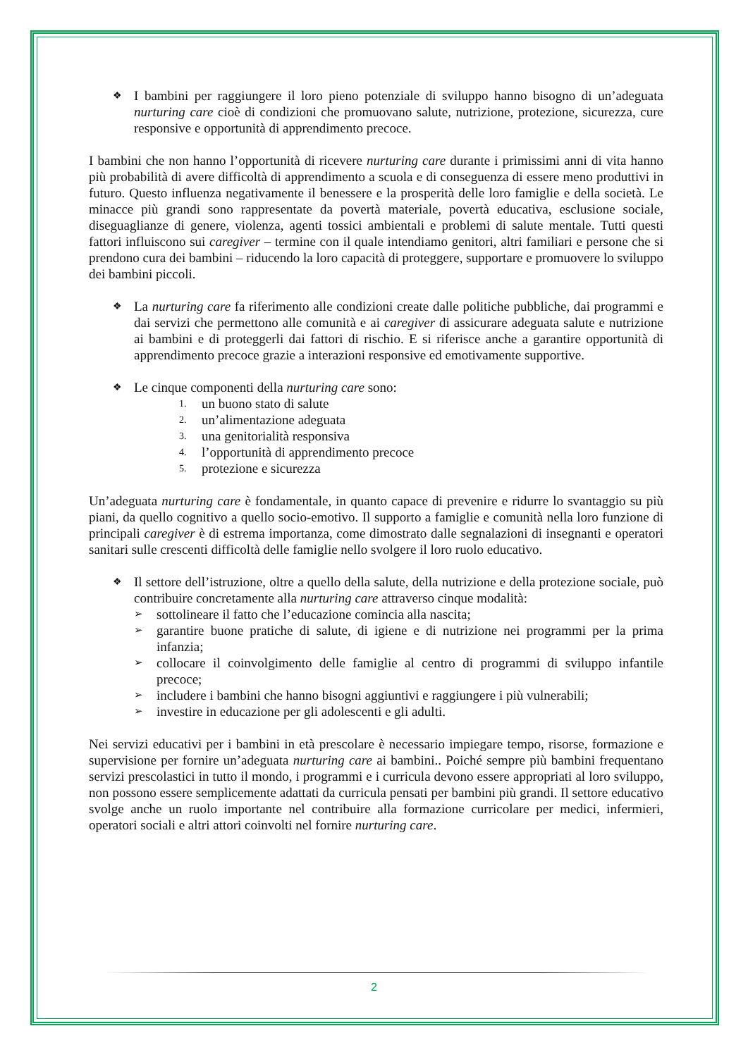❖ I bambini per raggiungere il loro pieno potenziale di sviluppo hanno bisogno di un’adeguata nurturing care cioè di condizioni che promuovano salute, nutrizione, protezione, sicurezza, cure responsive e opportunità di apprendimento precoce.
I bambini che non hanno l’opportunità di ricevere nurturing care durante i primissimi anni di vita hanno più probabilità di avere difficoltà di apprendimento a scuola e di conseguenza di essere meno produttivi in futuro. Questo influenza negativamente il benessere e la prosperità delle loro famiglie e della società. Le minacce più grandi sono rappresentate da povertà materiale, povertà educativa, esclusione sociale, diseguaglianze di genere, violenza, agenti tossici ambientali e problemi di salute mentale. Tutti questi fattori influiscono sui caregiver – termine con il quale intendiamo genitori, altri familiari e persone che si prendono cura dei bambini – riducendo la loro capacità di proteggere, supportare e promuovere lo sviluppo dei bambini piccoli.
❖ La nurturing care fa riferimento alle condizioni create dalle politiche pubbliche, dai programmi e dai servizi che permettono alle comunità e ai caregiver di assicurare adeguata salute e nutrizione ai bambini e di proteggerli dai fattori di rischio. E si riferisce anche a garantire opportunità di apprendimento precoce grazie a interazioni responsive ed emotivamente supportive.
❖ Le cinque componenti della nurturing care sono:
1. un buono stato di salute
2. un’alimentazione adeguata
3. una genitorialità responsiva
4. l’opportunità di apprendimento precoce
5. protezione e sicurezza
Un’adeguata nurturing care è fondamentale, in quanto capace di prevenire e ridurre lo svantaggio su più piani, da quello cognitivo a quello socio-emotivo. Il supporto a famiglie e comunità nella loro funzione di principali caregiver è di estrema importanza, come dimostrato dalle segnalazioni di insegnanti e operatori sanitari sulle crescenti difficoltà delle famiglie nello svolgere il loro ruolo educativo.
❖ Il settore dell’istruzione, oltre a quello della salute, della nutrizione e della protezione sociale, può contribuire concretamente alla nurturing care attraverso cinque modalità:
➢ sottolineare il fatto che l’educazione comincia alla nascita;
➢ garantire buone pratiche di salute, di igiene e di nutrizione nei programmi per la prima infanzia;
➢ collocare il coinvolgimento delle famiglie al centro di programmi di sviluppo infantile precoce;
➢ includere i bambini che hanno bisogni aggiuntivi e raggiungere i più vulnerabili;
➢ investire in educazione per gli adolescenti e gli adulti.
Nei servizi educativi per i bambini in età prescolare è necessario impiegare tempo, risorse, formazione e supervisione per fornire un’adeguata nurturing care ai bambini.. Poiché sempre più bambini frequentano servizi prescolastici in tutto il mondo, i programmi e i curricula devono essere appropriati al loro sviluppo, non possono essere semplicemente adattati da curricula pensati per bambini più grandi. Il settore educativo svolge anche un ruolo importante nel contribuire alla formazione curricolare per medici, infermieri, operatori sociali e altri attori coinvolti nel fornire nurturing care.
2